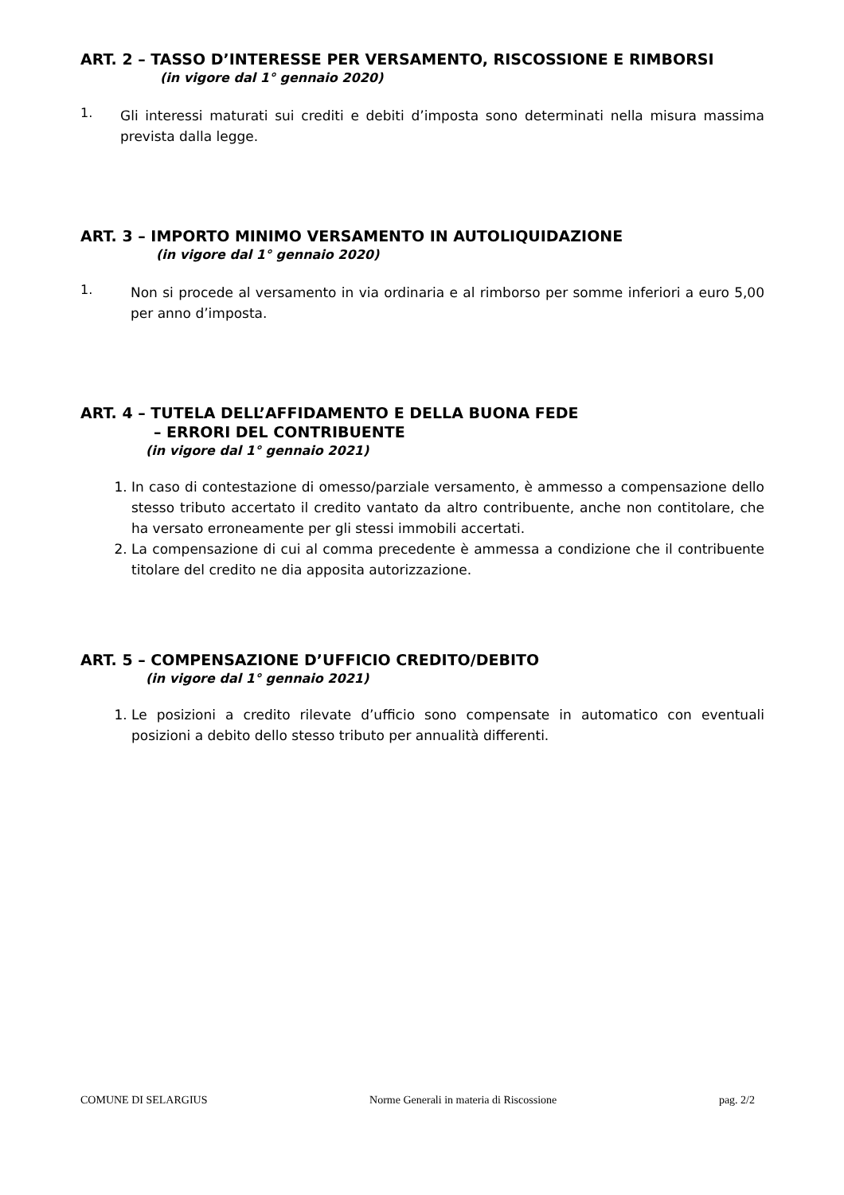ART. 2 – TASSO D’INTERESSE PER VERSAMENTO, RISCOSSIONE E RIMBORSI
(in vigore dal 1° gennaio 2020)
1.
Gli interessi maturati sui crediti e debiti d’imposta sono determinati nella misura massima prevista dalla legge.
ART. 3 – IMPORTO MINIMO VERSAMENTO IN AUTOLIQUIDAZIONE
(in vigore dal 1° gennaio 2020)
1.
Non si procede al versamento in via ordinaria e al rimborso per somme inferiori a euro 5,00 per anno d’imposta.
ART. 4 – TUTELA DELL’AFFIDAMENTO E DELLA BUONA FEDE
– ERRORI DEL CONTRIBUENTE
(in vigore dal 1° gennaio 2021)
1. In caso di contestazione di omesso/parziale versamento, è ammesso a compensazione dello stesso tributo accertato il credito vantato da altro contribuente, anche non contitolare, che ha versato erroneamente per gli stessi immobili accertati.
2. La compensazione di cui al comma precedente è ammessa a condizione che il contribuente titolare del credito ne dia apposita autorizzazione.
ART. 5 – COMPENSAZIONE D’UFFICIO CREDITO/DEBITO
(in vigore dal 1° gennaio 2021)
1. Le posizioni a credito rilevate d’ufficio sono compensate in automatico con eventuali posizioni a debito dello stesso tributo per annualità differenti.
COMUNE DI SELARGIUS Norme Generali in materia di Riscossione pag. 2/2